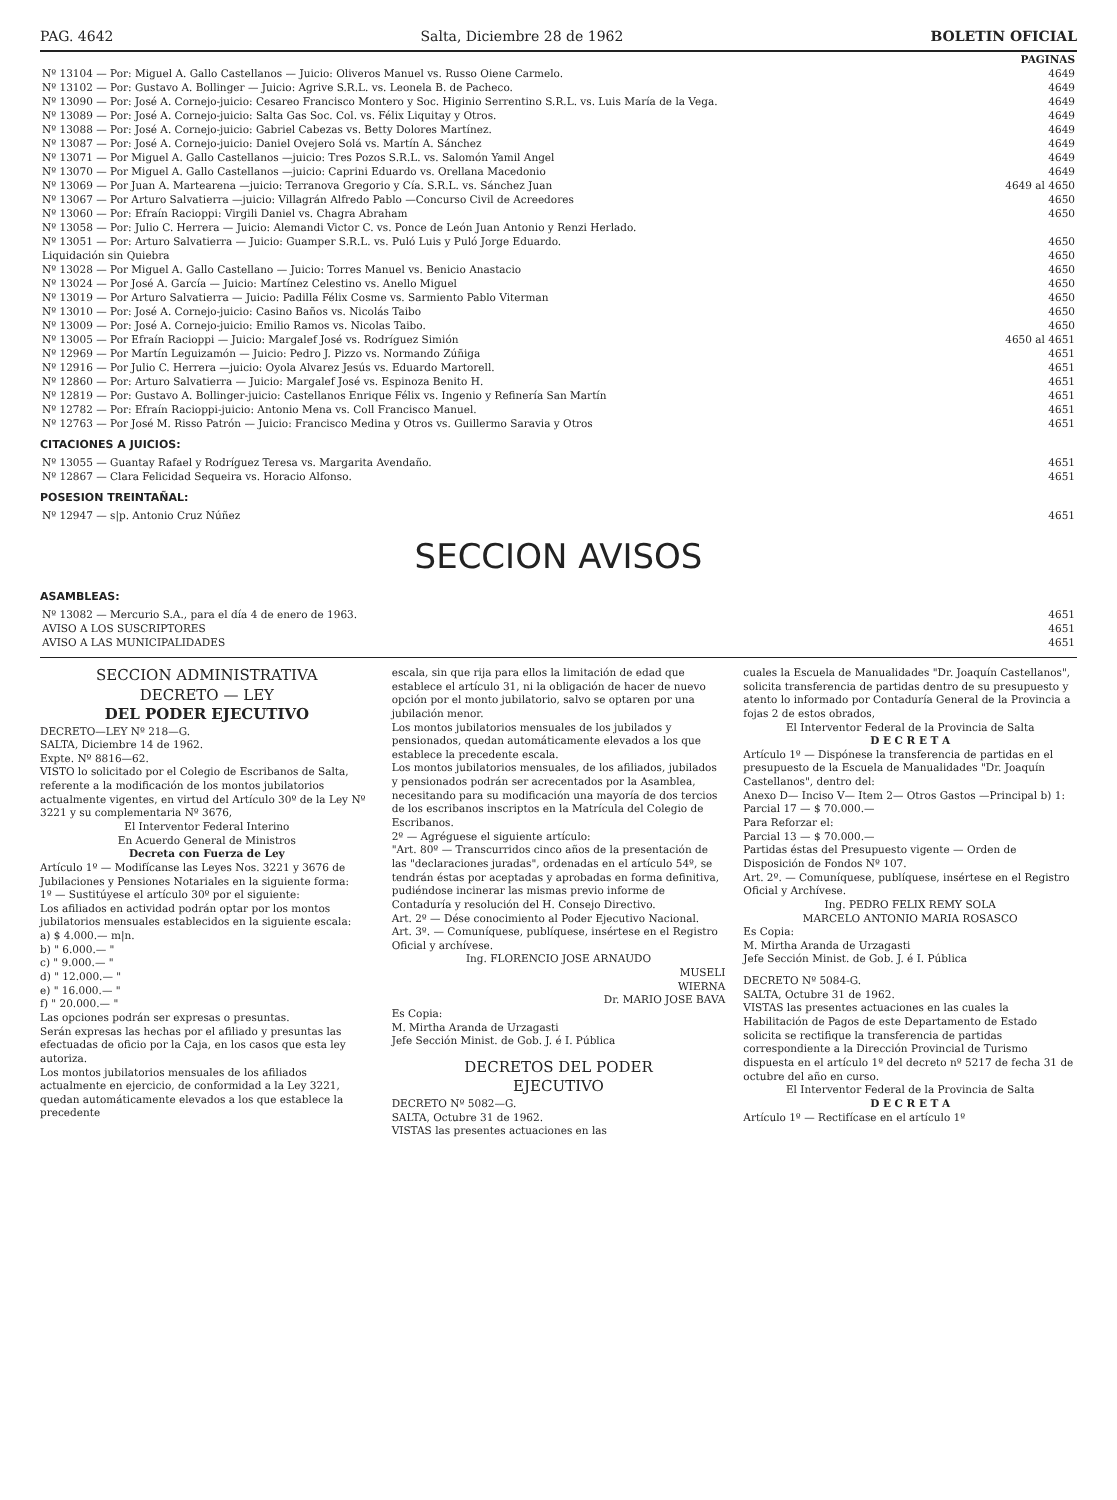PAG. 4642 Salta, Diciembre 28 de 1962 BOLETIN OFICIAL
| | PAGINAS |
| Nº 13104 — Por: Miguel A. Gallo Castellanos — Juicio: Oliveros Manuel vs. Russo Oiene Carmelo. | 4649 |
| Nº 13102 — Por: Gustavo A. Bollinger — Juicio: Agrive S.R.L. vs. Leonela B. de Pacheco. | 4649 |
| Nº 13090 — Por: José A. Cornejo-juicio: Cesareo Francisco Montero y Soc. Higinio Serrentino S.R.L. vs. Luis María de la Vega. | 4649 |
| Nº 13089 — Por: José A. Cornejo-juicio: Salta Gas Soc. Col. vs. Félix Liquitay y Otros. | 4649 |
| Nº 13088 — Por: José A. Cornejo-juicio: Gabriel Cabezas vs. Betty Dolores Martínez. | 4649 |
| Nº 13087 — Por: José A. Cornejo-juicio: Daniel Ovejero Solá vs. Martín A. Sánchez | 4649 |
| Nº 13071 — Por Miguel A. Gallo Castellanos —juicio: Tres Pozos S.R.L. vs. Salomón Yamil Angel | 4649 |
| Nº 13070 — Por Miguel A. Gallo Castellanos —juicio: Caprini Eduardo vs. Orellana Macedonio | 4649 |
| Nº 13069 — Por Juan A. Martearena —juicio: Terranova Gregorio y Cía. S.R.L. vs. Sánchez Juan | 4649 al 4650 |
| Nº 13067 — Por Arturo Salvatierra —juicio: Villagrán Alfredo Pablo —Concurso Civil de Acreedores | 4650 |
| Nº 13060 — Por: Efraín Racioppi: Virgili Daniel vs. Chagra Abraham | 4650 |
| Nº 13058 — Por: Julio C. Herrera — Juicio: Alemandi Victor C. vs. Ponce de León Juan Antonio y Renzi Herlado. | |
| Nº 13051 — Por: Arturo Salvatierra — Juicio: Guamper S.R.L. vs. Puló Luis y Puló Jorge Eduardo. | 4650 |
| Liquidación sin Quiebra | 4650 |
| Nº 13028 — Por Miguel A. Gallo Castellano — Juicio: Torres Manuel vs. Benicio Anastacio | 4650 |
| Nº 13024 — Por José A. García — Juicio: Martínez Celestino vs. Anello Miguel | 4650 |
| Nº 13019 — Por Arturo Salvatierra — Juicio: Padilla Félix Cosme vs. Sarmiento Pablo Viterman | 4650 |
| Nº 13010 — Por: José A. Cornejo-juicio: Casino Baños vs. Nicolás Taibo | 4650 |
| Nº 13009 — Por: José A. Cornejo-juicio: Emilio Ramos vs. Nicolas Taibo. | 4650 |
| Nº 13005 — Por Efraín Racioppi — Juicio: Margalef José vs. Rodríguez Simión | 4650 al 4651 |
| Nº 12969 — Por Martín Leguizamón — Juicio: Pedro J. Pizzo vs. Normando Zúñiga | 4651 |
| Nº 12916 — Por Julio C. Herrera —juicio: Oyola Alvarez Jesús vs. Eduardo Martorell. | 4651 |
| Nº 12860 — Por: Arturo Salvatierra — Juicio: Margalef José vs. Espinoza Benito H. | 4651 |
| Nº 12819 — Por: Gustavo A. Bollinger-juicio: Castellanos Enrique Félix vs. Ingenio y Refinería San Martín | 4651 |
| Nº 12782 — Por: Efraín Racioppi-juicio: Antonio Mena vs. Coll Francisco Manuel. | 4651 |
| Nº 12763 — Por José M. Risso Patrón — Juicio: Francisco Medina y Otros vs. Guillermo Saravia y Otros | 4651 |
CITACIONES A JUICIOS:
| Nº 13055 — Guantay Rafael y Rodríguez Teresa vs. Margarita Avendaño. | 4651 |
| Nº 12867 — Clara Felicidad Sequeira vs. Horacio Alfonso. | 4651 |
POSESION TREINTAÑAL:
| Nº 12947 — s/p. Antonio Cruz Núñez | 4651 |
SECCION AVISOS
ASAMBLEAS:
| Nº 13082 — Mercurio S.A., para el día 4 de enero de 1963. | 4651 |
| AVISO A LOS SUSCRIPTORES | 4651 |
| AVISO A LAS MUNICIPALIDADES | 4651 |
SECCION ADMINISTRATIVA
DECRETO — LEY
DEL PODER EJECUTIVO
DECRETO—LEY Nº 218—G.
SALTA, Diciembre 14 de 1962.
Expte. Nº 8816—62.
VISTO lo solicitado por el Colegio de Escribanos de Salta, referente a la modificación de los montos jubilatorios actualmente vigentes, en virtud del Artículo 30º de la Ley Nº 3221 y su complementaria Nº 3676,
El Interventor Federal Interino
En Acuerdo General de Ministros
Decreta con Fuerza de Ley
Artículo 1º — Modifícanse las Leyes Nos. 3221 y 3676 de Jubilaciones y Pensiones Notariales en la siguiente forma:
1º — Sustitúyese el artículo 30º por el siguiente:
Los afiliados en actividad podrán optar por los montos jubilatorios mensuales establecidos en la siguiente escala:
a) $ 4.000.— m|n.
b) " 6.000.— "
c) " 9.000.— "
d) " 12.000.— "
e) " 16.000.— "
f) " 20.000.— "
Las opciones podrán ser expresas o presuntas.
Serán expresas las hechas por el afiliado y presuntas las efectuadas de oficio por la Caja, en los casos que esta ley autoriza.
Los montos jubilatorios mensuales de los afiliados actualmente en ejercicio, de conformidad a la Ley 3221, quedan automáticamente elevados a los que establece la precedente
escala, sin que rija para ellos la limitación de edad que establece el artículo 31, ni la obligación de hacer de nuevo opción por el monto jubilatorio, salvo se optaren por una jubilación menor.
Los montos jubilatorios mensuales de los jubilados y pensionados, quedan automáticamente elevados a los que establece la precedente escala.
Los montos jubilatorios mensuales, de los afiliados, jubilados y pensionados podrán ser acrecentados por la Asamblea, necesitando para su modificación una mayoría de dos tercios de los escribanos inscriptos en la Matrícula del Colegio de Escribanos.
2º — Agréguese el siguiente artículo:
"Art. 80º — Transcurridos cinco años de la presentación de las "declaraciones juradas", ordenadas en el artículo 54º, se tendrán éstas por aceptadas y aprobadas en forma definitiva, pudiéndose incinerar las mismas previo informe de Contaduría y resolución del H. Consejo Directivo.
Art. 2º — Dése conocimiento al Poder Ejecutivo Nacional.
Art. 3º. — Comuníquese, publíquese, insértese en el Registro Oficial y archívese.
Ing. FLORENCIO JOSE ARNAUDO
MUSELI
WIERNA
Dr. MARIO JOSE BAVA
Es Copia:
M. Mirtha Aranda de Urzagasti
Jefe Sección Minist. de Gob. J. é I. Pública
DECRETOS DEL PODER
EJECUTIVO
DECRETO Nº 5082—G.
SALTA, Octubre 31 de 1962.
VISTAS las presentes actuaciones en las
cuales la Escuela de Manualidades "Dr. Joaquín Castellanos", solicita transferencia de partidas dentro de su presupuesto y atento lo informado por Contaduría General de la Provincia a fojas 2 de estos obrados,
El Interventor Federal de la Provincia de Salta
D E C R E T A
Artículo 1º — Dispónese la transferencia de partidas en el presupuesto de la Escuela de Manualidades "Dr. Joaquín Castellanos", dentro del:
Anexo D— Inciso V— Item 2— Otros Gastos —Principal b) 1:
Parcial 17 — $ 70.000.—
Para Reforzar el:
Parcial 13 — $ 70.000.—
Partidas éstas del Presupuesto vigente — Orden de Disposición de Fondos Nº 107.
Art. 2º. — Comuníquese, publíquese, insértese en el Registro Oficial y Archívese.
Ing. PEDRO FELIX REMY SOLA
MARCELO ANTONIO MARIA ROSASCO
Es Copia:
M. Mirtha Aranda de Urzagasti
Jefe Sección Minist. de Gob. J. é I. Pública
DECRETO Nº 5084-G.
SALTA, Octubre 31 de 1962.
VISTAS las presentes actuaciones en las cuales la Habilitación de Pagos de este Departamento de Estado solicita se rectifique la transferencia de partidas correspondiente a la Dirección Provincial de Turismo dispuesta en el artículo 1º del decreto nº 5217 de fecha 31 de octubre del año en curso.
El Interventor Federal de la Provincia de Salta
D E C R E T A
Artículo 1º — Rectifícase en el artículo 1º